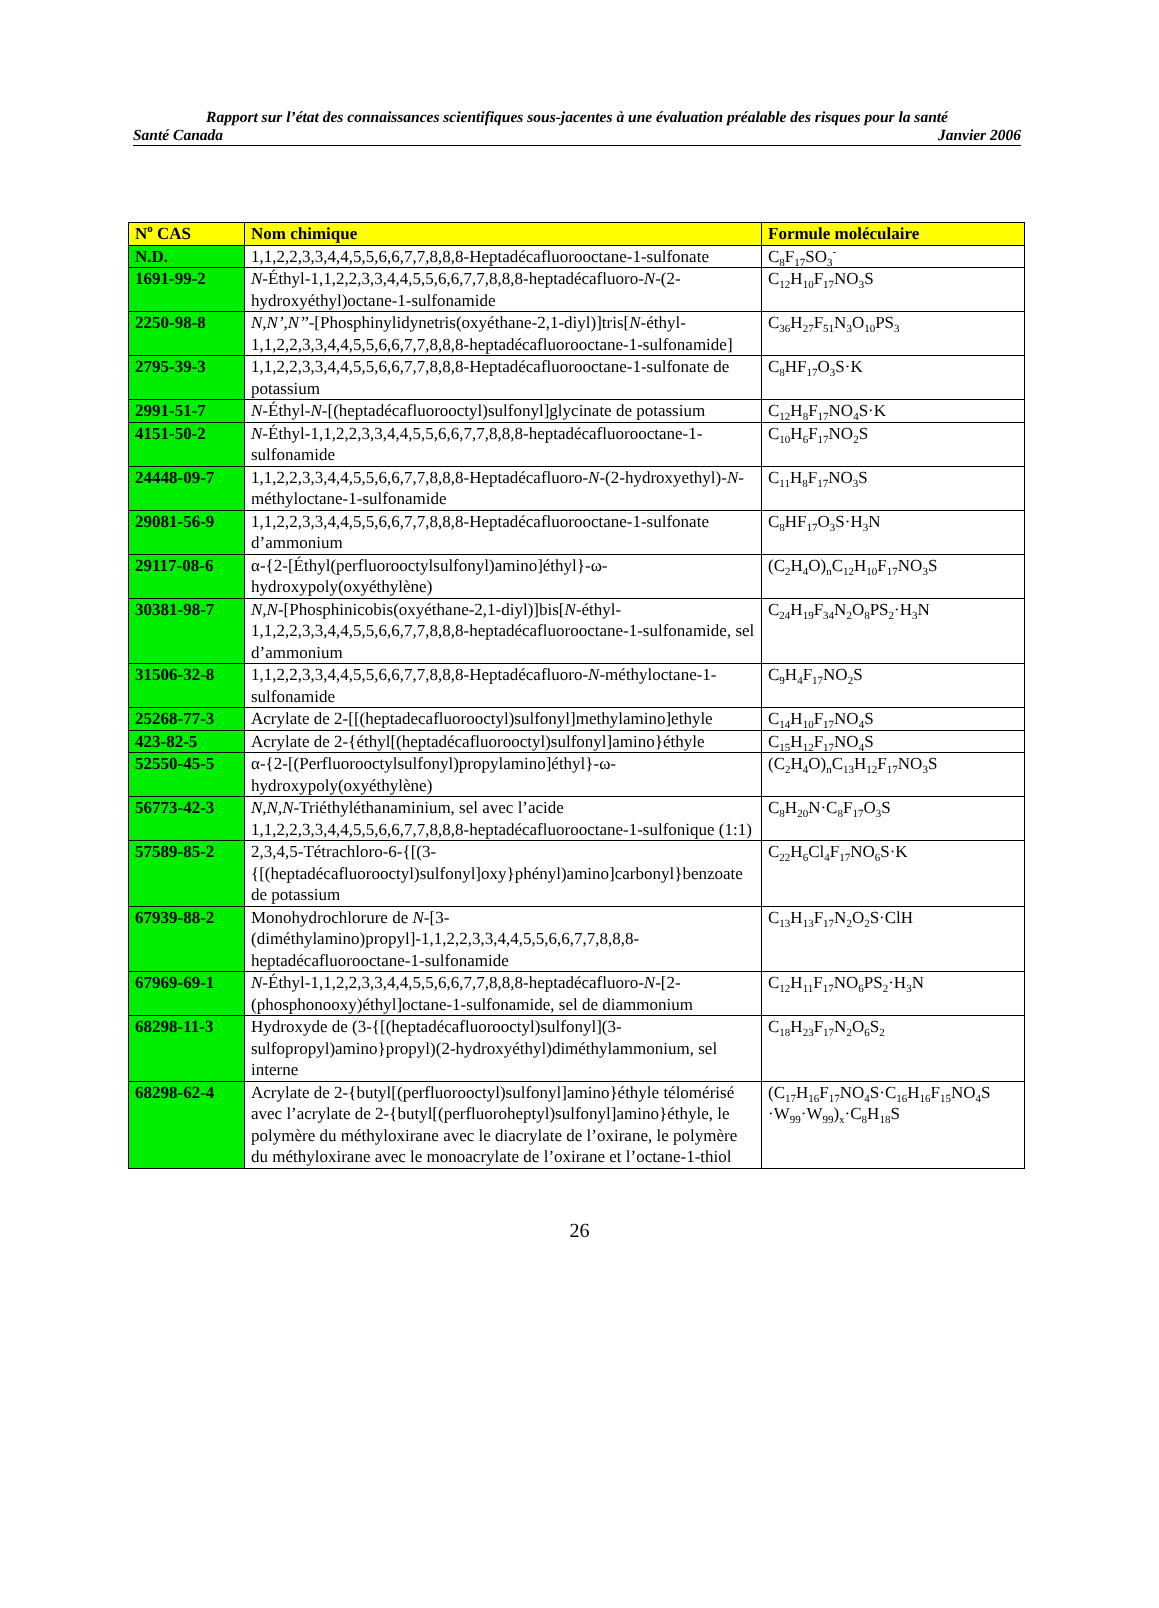Rapport sur l’état des connaissances scientifiques sous-jacentes à une évaluation préalable des risques pour la santé
Santé Canada Janvier 2006
| N<sup>o</sup> CAS | Nom chimique | Formule moléculaire |
| --- | --- | --- |
| N.D. | 1,1,2,2,3,3,4,4,5,5,6,6,7,7,8,8,8-Heptadécafluorooctane-1-sulfonate | C<sub>8</sub>F<sub>17</sub>SO<sub>3</sub><sup>-</sup> |
| 1691-99-2 | N -Éthyl-1,1,2,2,3,3,4,4,5,5,6,6,7,7,8,8,8-heptadécafluoro- N -(2-hydroxyéthyl)octane-1-sulfonamide | C<sub>12</sub>H<sub>10</sub>F<sub>17</sub>NO<sub>3</sub>S |
| 2250-98-8 | N,N’,N’’ -[Phosphinylidynetris(oxyéthane-2,1-diyl)]tris[ N -éthyl-1,1,2,2,3,3,4,4,5,5,6,6,7,7,8,8,8-heptadécafluorooctane-1-sulfonamide] | C<sub>36</sub>H<sub>27</sub>F<sub>51</sub>N<sub>3</sub>O<sub>10</sub>PS<sub>3</sub> |
| 2795-39-3 | 1,1,2,2,3,3,4,4,5,5,6,6,7,7,8,8,8-Heptadécafluorooctane-1-sulfonate de potassium | C<sub>8</sub>HF<sub>17</sub>O<sub>3</sub>S·K |
| 2991-51-7 | N -Éthyl- N -[(heptadécafluorooctyl)sulfonyl]glycinate de potassium | C<sub>12</sub>H<sub>8</sub>F<sub>17</sub>NO<sub>4</sub>S·K |
| 4151-50-2 | N -Éthyl-1,1,2,2,3,3,4,4,5,5,6,6,7,7,8,8,8-heptadécafluorooctane-1-sulfonamide | C<sub>10</sub>H<sub>6</sub>F<sub>17</sub>NO<sub>2</sub>S |
| 24448-09-7 | 1,1,2,2,3,3,4,4,5,5,6,6,7,7,8,8,8-Heptadécafluoro- N -(2-hydroxyethyl)- N -méthyloctane-1-sulfonamide | C<sub>11</sub>H<sub>8</sub>F<sub>17</sub>NO<sub>3</sub>S |
| 29081-56-9 | 1,1,2,2,3,3,4,4,5,5,6,6,7,7,8,8,8-Heptadécafluorooctane-1-sulfonate d’ammonium | C<sub>8</sub>HF<sub>17</sub>O<sub>3</sub>S·H<sub>3</sub>N |
| 29117-08-6 | α-{2-[Éthyl(perfluorooctylsulfonyl)amino]éthyl}-ω-hydroxypoly(oxyéthylène) | (C<sub>2</sub>H<sub>4</sub>O)<sub>n</sub>C<sub>12</sub>H<sub>10</sub>F<sub>17</sub>NO<sub>3</sub>S |
| 30381-98-7 | N,N -[Phosphinicobis(oxyéthane-2,1-diyl)]bis[ N -éthyl-1,1,2,2,3,3,4,4,5,5,6,6,7,7,8,8,8-heptadécafluorooctane-1-sulfonamide, sel d’ammonium | C<sub>24</sub>H<sub>19</sub>F<sub>34</sub>N<sub>2</sub>O<sub>8</sub>PS<sub>2</sub>·H<sub>3</sub>N |
| 31506-32-8 | 1,1,2,2,3,3,4,4,5,5,6,6,7,7,8,8,8-Heptadécafluoro- N -méthyloctane-1-sulfonamide | C<sub>9</sub>H<sub>4</sub>F<sub>17</sub>NO<sub>2</sub>S |
| 25268-77-3 | Acrylate de 2-[[(heptadecafluorooctyl)sulfonyl]methylamino]ethyle | C<sub>14</sub>H<sub>10</sub>F<sub>17</sub>NO<sub>4</sub>S |
| 423-82-5 | Acrylate de 2-{éthyl[(heptadécafluorooctyl)sulfonyl]amino}éthyle | C<sub>15</sub>H<sub>12</sub>F<sub>17</sub>NO<sub>4</sub>S |
| 52550-45-5 | α-{2-[(Perfluorooctylsulfonyl)propylamino]éthyl}-ω-hydroxypoly(oxyéthylène) | (C<sub>2</sub>H<sub>4</sub>O)<sub>n</sub>C<sub>13</sub>H<sub>12</sub>F<sub>17</sub>NO<sub>3</sub>S |
| 56773-42-3 | N,N,N -Triéthyléthanaminium, sel avec l’acide 1,1,2,2,3,3,4,4,5,5,6,6,7,7,8,8,8-heptadécafluorooctane-1-sulfonique (1:1) | C<sub>8</sub>H<sub>20</sub>N·C<sub>8</sub>F<sub>17</sub>O<sub>3</sub>S |
| 57589-85-2 | 2,3,4,5-Tétrachloro-6-{[(3-{[(heptadécafluorooctyl)sulfonyl]oxy}phényl)amino]carbonyl}benzoate de potassium | C<sub>22</sub>H<sub>6</sub>Cl<sub>4</sub>F<sub>17</sub>NO<sub>6</sub>S·K |
| 67939-88-2 | Monohydrochlorure de N -[3-(diméthylamino)propyl]-1,1,2,2,3,3,4,4,5,5,6,6,7,7,8,8,8-heptadécafluorooctane-1-sulfonamide | C<sub>13</sub>H<sub>13</sub>F<sub>17</sub>N<sub>2</sub>O<sub>2</sub>S·ClH |
| 67969-69-1 | N -Éthyl-1,1,2,2,3,3,4,4,5,5,6,6,7,7,8,8,8-heptadécafluoro- N -[2-(phosphonooxy)éthyl]octane-1-sulfonamide, sel de diammonium | C<sub>12</sub>H<sub>11</sub>F<sub>17</sub>NO<sub>6</sub>PS<sub>2</sub>·H<sub>3</sub>N |
| 68298-11-3 | Hydroxyde de (3-{[(heptadécafluorooctyl)sulfonyl](3-sulfopropyl)amino}propyl)(2-hydroxyéthyl)diméthylammonium, sel interne | C<sub>18</sub>H<sub>23</sub>F<sub>17</sub>N<sub>2</sub>O<sub>6</sub>S<sub>2</sub> |
| 68298-62-4 | Acrylate de 2-{butyl[(perfluorooctyl)sulfonyl]amino}éthyle télomérisé avec l’acrylate de 2-{butyl[(perfluoroheptyl)sulfonyl]amino}éthyle, le polymère du méthyloxirane avec le diacrylate de l’oxirane, le polymère du méthyloxirane avec le monoacrylate de l’oxirane et l’octane-1-thiol | (C<sub>17</sub>H<sub>16</sub>F<sub>17</sub>NO<sub>4</sub>S·C<sub>16</sub>H<sub>16</sub>F<sub>15</sub>NO<sub>4</sub>S ·W<sub>99</sub>·W<sub>99</sub>)<sub>x</sub>·C<sub>8</sub>H<sub>18</sub>S |
26